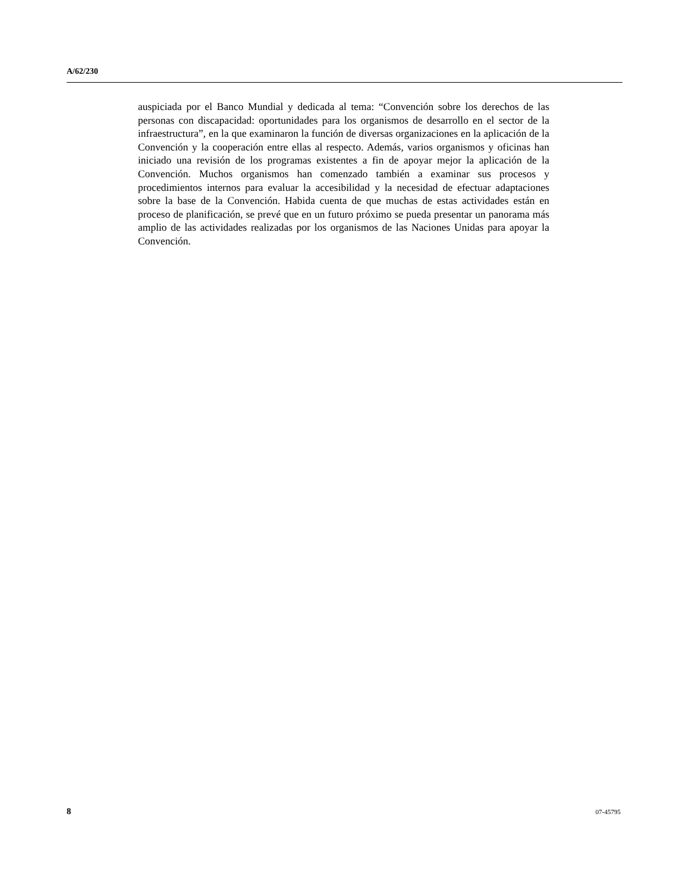A/62/230
auspiciada por el Banco Mundial y dedicada al tema: “Convención sobre los derechos de las personas con discapacidad: oportunidades para los organismos de desarrollo en el sector de la infraestructura”, en la que examinaron la función de diversas organizaciones en la aplicación de la Convención y la cooperación entre ellas al respecto. Además, varios organismos y oficinas han iniciado una revisión de los programas existentes a fin de apoyar mejor la aplicación de la Convención. Muchos organismos han comenzado también a examinar sus procesos y procedimientos internos para evaluar la accesibilidad y la necesidad de efectuar adaptaciones sobre la base de la Convención. Habida cuenta de que muchas de estas actividades están en proceso de planificación, se prevé que en un futuro próximo se pueda presentar un panorama más amplio de las actividades realizadas por los organismos de las Naciones Unidas para apoyar la Convención.
8 07-45795